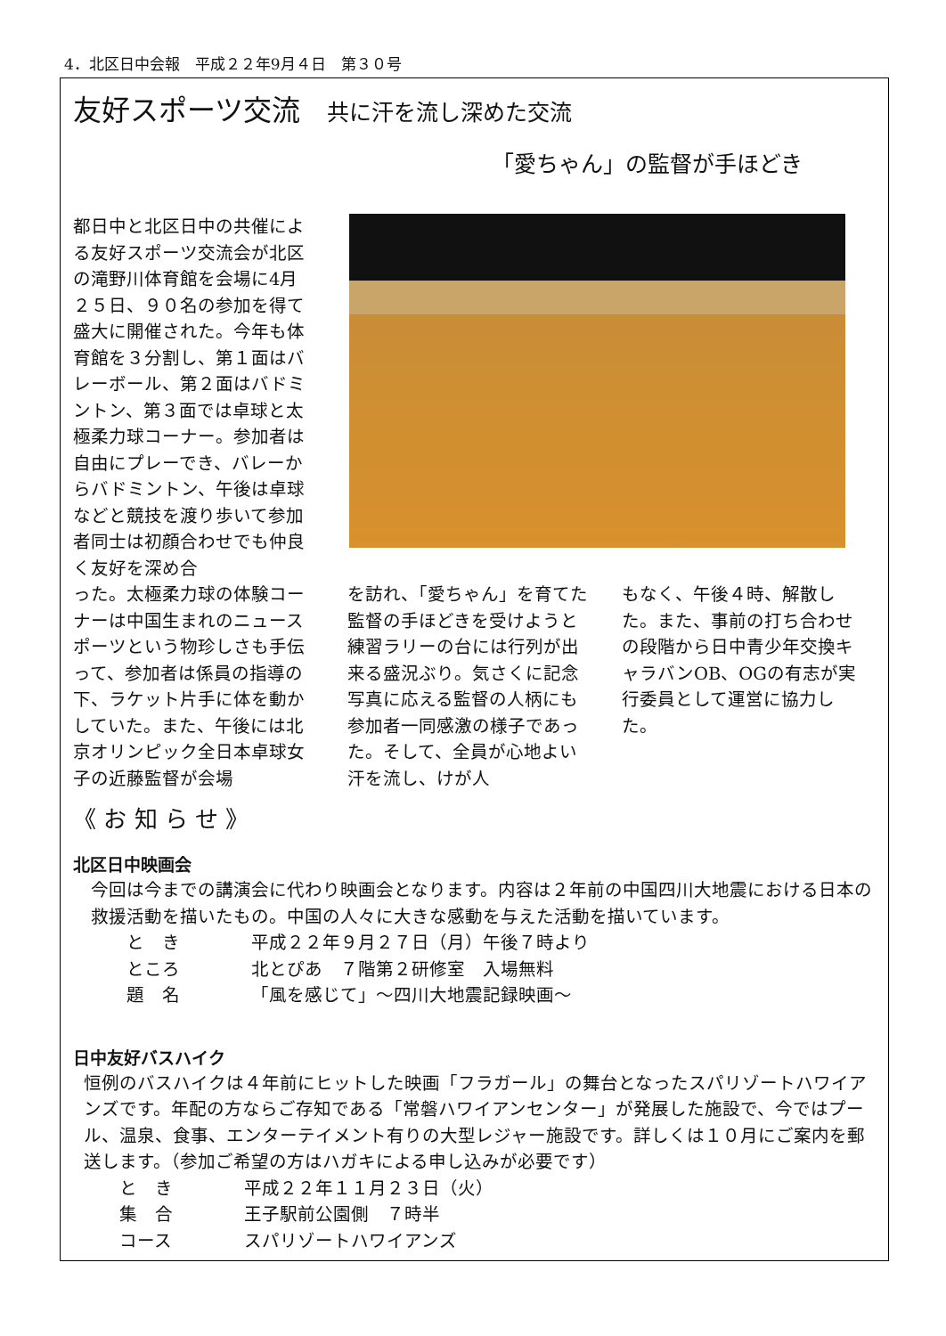4．北区日中会報　平成２２年9月４日　第３０号
友好スポーツ交流 共に汗を流し深めた交流
「愛ちゃん」の監督が手ほどき
都日中と北区日中の共催による友好スポーツ交流会が北区の滝野川体育館を会場に4月２５日、９０名の参加を得て盛大に開催された。今年も体育館を３分割し、第１面はバレーボール、第２面はバドミントン、第３面では卓球と太極柔力球コーナー。参加者は自由にプレーでき、バレーからバドミントン、午後は卓球などと競技を渡り歩いて参加者同士は初顔合わせでも仲良く友好を深め合
った。太極柔力球の体験コーナーは中国生まれのニュースポーツという物珍しさも手伝って、参加者は係員の指導の下、ラケット片手に体を動かしていた。また、午後には北京オリンピック全日本卓球女子の近藤監督が会場
を訪れ、「愛ちゃん」を育てた監督の手ほどきを受けようと練習ラリーの台には行列が出来る盛況ぶり。気さくに記念写真に応える監督の人柄にも参加者一同感激の様子であった。そして、全員が心地よい汗を流し、けが人
もなく、午後４時、解散した。また、事前の打ち合わせの段階から日中青少年交換キャラバンOB、OGの有志が実行委員として運営に協力した。
《 お 知 ら せ 》
北区日中映画会
今回は今までの講演会に代わり映画会となります。内容は２年前の中国四川大地震における日本の救援活動を描いたもの。中国の人々に大きな感動を与えた活動を描いています。
と　き 平成２２年９月２７日（月）午後７時より
ところ 北とぴあ　７階第２研修室　入場無料
題　名 「風を感じて」～四川大地震記録映画～
日中友好バスハイク
恒例のバスハイクは４年前にヒットした映画「フラガール」の舞台となったスパリゾートハワイアンズです。年配の方ならご存知である「常磐ハワイアンセンター」が発展した施設で、今ではプール、温泉、食事、エンターテイメント有りの大型レジャー施設です。詳しくは１０月にご案内を郵送します。（参加ご希望の方はハガキによる申し込みが必要です）
と　き 平成２２年１１月２３日（火）
集　合 王子駅前公園側　７時半
コース スパリゾートハワイアンズ